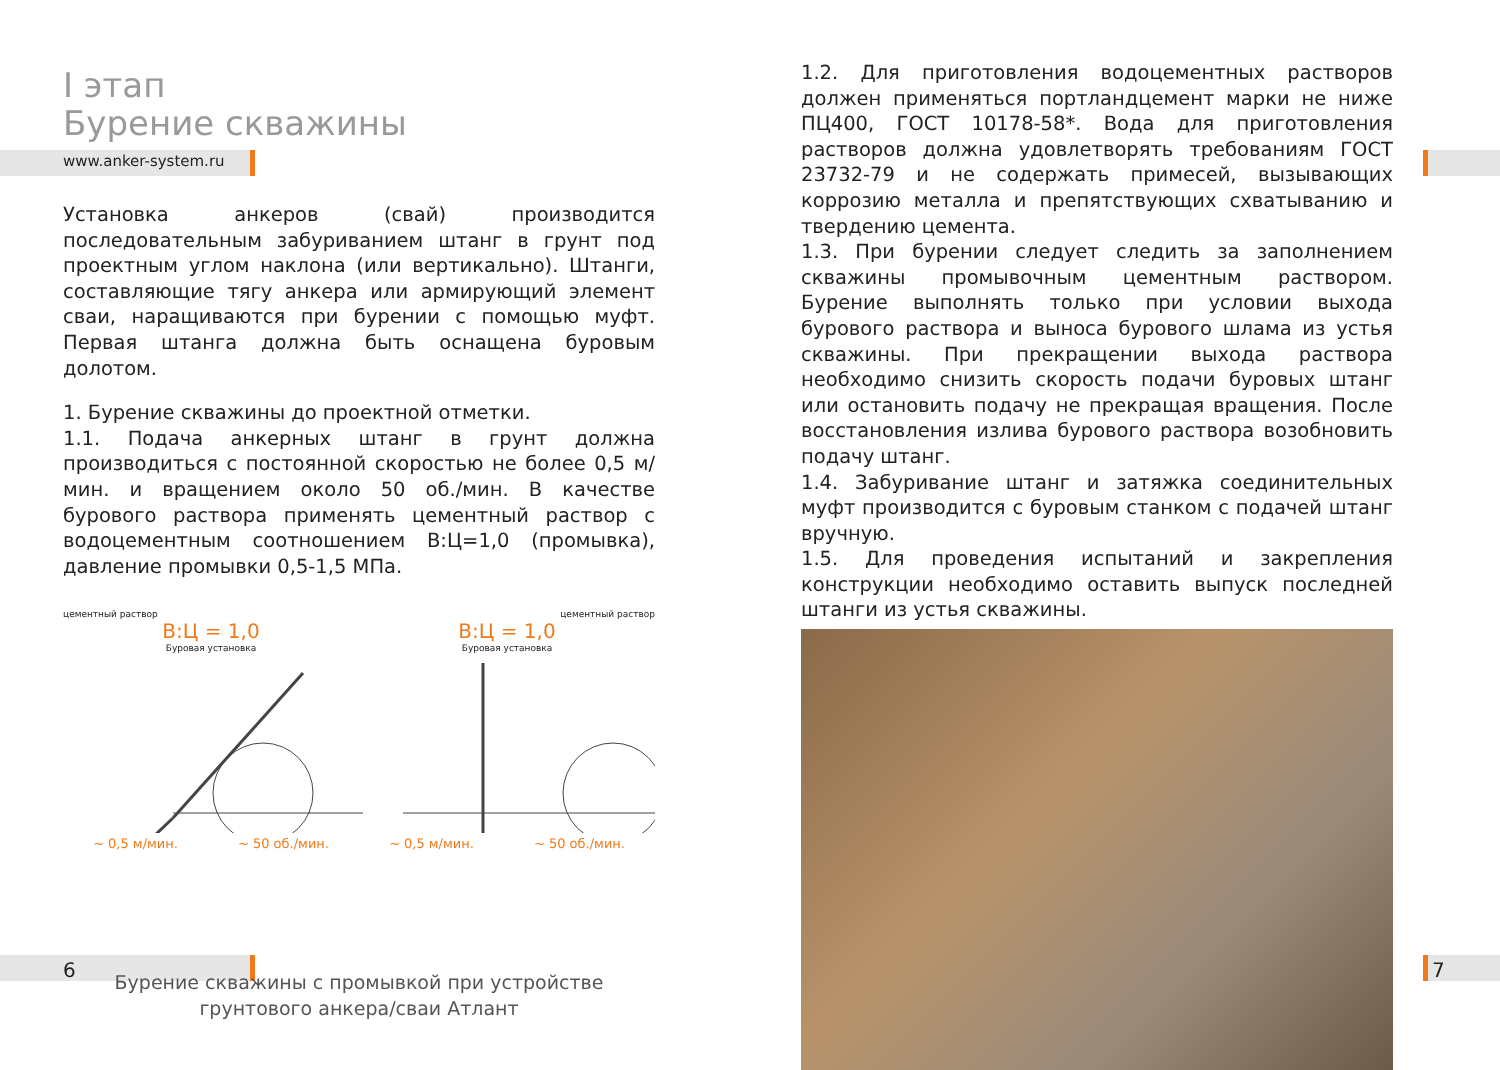I этап
Бурение скважины
www.anker-system.ru
Установка анкеров (свай) производится последовательным забуриванием штанг в грунт под проектным углом наклона (или вертикально). Штанги, составляющие тягу анкера или армирующий элемент сваи, наращиваются при бурении с помощью муфт. Первая штанга должна быть оснащена буровым долотом.
1. Бурение скважины до проектной отметки.
1.1. Подача анкерных штанг в грунт должна производиться с постоянной скоростью не более 0,5 м/мин. и вращением около 50 об./мин. В качестве бурового раствора применять цементный раствор с водоцементным соотношением В:Ц=1,0 (промывка), давление промывки 0,5-1,5 МПа.
цементный раствор цементный раствор
В:Ц = 1,0 В:Ц = 1,0
Буровая установка Буровая установка
~ 0,5 м/мин. ~ 50 об./мин. ~ 0,5 м/мин. ~ 50 об./мин.
Бурение скважины с промывкой при устройстве
грунтового анкера/сваи Атлант
1.2. Для приготовления водоцементных растворов должен применяться портландцемент марки не ниже ПЦ400, ГОСТ 10178-58*. Вода для приготовления растворов должна удовлетворять требованиям ГОСТ 23732-79 и не содержать примесей, вызывающих коррозию металла и препятствующих схватыванию и твердению цемента.
1.3. При бурении следует следить за заполнением скважины промывочным цементным раствором. Бурение выполнять только при условии выхода бурового раствора и выноса бурового шлама из устья скважины. При прекращении выхода раствора необходимо снизить скорость подачи буровых штанг или остановить подачу не прекращая вращения. После восстановления излива бурового раствора возобновить подачу штанг.
1.4. Забуривание штанг и затяжка соединительных муфт производится с буровым станком с подачей штанг вручную.
1.5. Для проведения испытаний и закрепления конструкции необходимо оставить выпуск последней штанги из устья скважины.
6 7